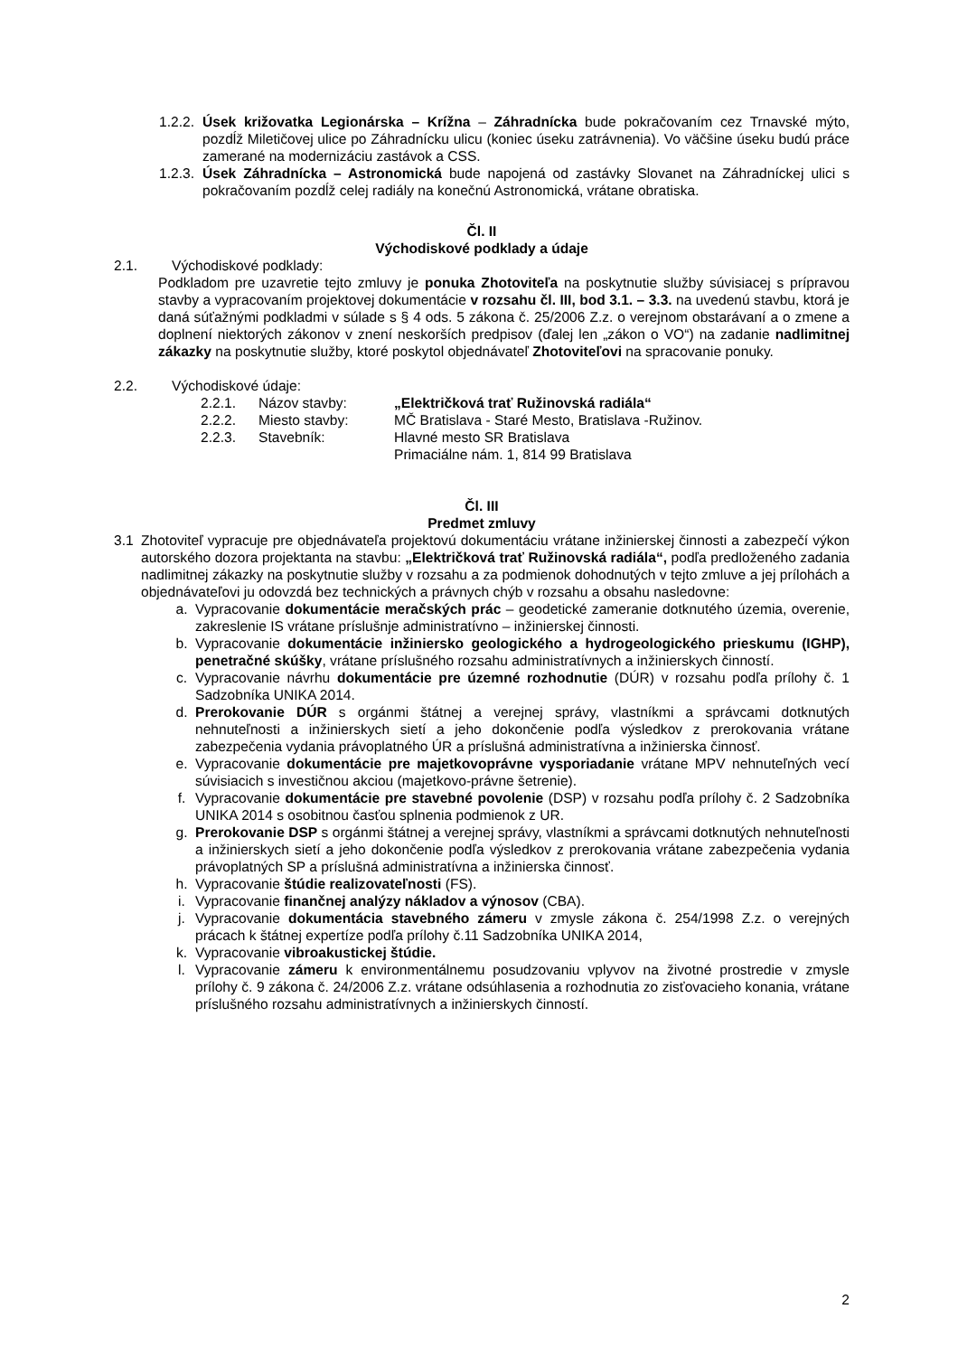1.2.2. Úsek križovatka Legionárska – Krížna – Záhradnícka bude pokračovaním cez Trnavské mýto, pozdĺž Miletičovej ulice po Záhradnícku ulicu (koniec úseku zatrávnenia). Vo väčšine úseku budú práce zamerané na modernizáciu zastávok a CSS.
1.2.3. Úsek Záhradnícka – Astronomická bude napojená od zastávky Slovanet na Záhradníckej ulici s pokračovaním pozdĺž celej radiály na konečnú Astronomická, vrátane obratiska.
Čl. II
Východiskové podklady a údaje
2.1. Východiskové podklady:
Podkladom pre uzavretie tejto zmluvy je ponuka Zhotoviteľa na poskytnutie služby súvisiacej s prípravou stavby a vypracovaním projektovej dokumentácie v rozsahu čl. III, bod 3.1. – 3.3. na uvedenú stavbu, ktorá je daná súťažnými podkladmi v súlade s § 4 ods. 5 zákona č. 25/2006 Z.z. o verejnom obstarávaní a o zmene a doplnení niektorých zákonov v znení neskorších predpisov (ďalej len „zákon o VO“) na zadanie nadlimitnej zákazky na poskytnutie služby, ktoré poskytol objednávateľ Zhotoviteľovi na spracovanie ponuky.
2.2. Východiskové údaje:
2.2.1. Názov stavby: „Električková trať Ružinovská radiála“
2.2.2. Miesto stavby: MČ Bratislava - Staré Mesto, Bratislava -Ružinov.
2.2.3. Stavebník: Hlavné mesto SR Bratislava
Primaciálne nám. 1, 814 99 Bratislava
Čl. III
Predmet zmluvy
3.1 Zhotoviteľ vypracuje pre objednávateľa projektovú dokumentáciu vrátane inžinierskej činnosti a zabezpečí výkon autorského dozora projektanta na stavbu: „Električková trať Ružinovská radiála“, podľa predloženého zadania nadlimitnej zákazky na poskytnutie služby v rozsahu a za podmienok dohodnutých v tejto zmluve a jej prílohách a objednávateľovi ju odovzdá bez technických a právnych chýb v rozsahu a obsahu nasledovne:
a. Vypracovanie dokumentácie meračských prác – geodetické zameranie dotknutého územia, overenie, zakreslenie IS vrátane príslušnje administratívno – inžinierskej činnosti.
b. Vypracovanie dokumentácie inžiniersko geologického a hydrogeologického prieskumu (IGHP), penetračné skúšky, vrátane príslušného rozsahu administratívnych a inžinierskych činností.
c. Vypracovanie návrhu dokumentácie pre územné rozhodnutie (DÚR) v rozsahu podľa prílohy č. 1 Sadzobníka UNIKA 2014.
d. Prerokovanie DÚR s orgánmi štátnej a verejnej správy, vlastníkmi a správcami dotknutých nehnuteľnosti a inžinierskych sietí a jeho dokončenie podľa výsledkov z prerokovania vrátane zabezpečenia vydania právoplatného ÚR a príslušná administratívna a inžinierska činnosť.
e. Vypracovanie dokumentácie pre majetkovoprávne vysporiadanie vrátane MPV nehnuteľných vecí súvisiacich s investičnou akciou (majetkovo-právne šetrenie).
f. Vypracovanie dokumentácie pre stavebné povolenie (DSP) v rozsahu podľa prílohy č. 2 Sadzobníka UNIKA 2014 s osobitnou časťou splnenia podmienok z UR.
g. Prerokovanie DSP s orgánmi štátnej a verejnej správy, vlastníkmi a správcami dotknutých nehnuteľnosti a inžinierskych sietí a jeho dokončenie podľa výsledkov z prerokovania vrátane zabezpečenia vydania právoplatných SP a príslušná administratívna a inžinierska činnosť.
h. Vypracovanie štúdie realizovateľnosti (FS).
i. Vypracovanie finančnej analýzy nákladov a výnosov (CBA).
j. Vypracovanie dokumentácia stavebného zámeru v zmysle zákona č. 254/1998 Z.z. o verejných prácach k štátnej expertíze podľa prílohy č.11 Sadzobníka UNIKA 2014,
k. Vypracovanie vibroakustickej štúdie.
l. Vypracovanie zámeru k environmentálnemu posudzovaniu vplyvov na životné prostredie v zmysle prílohy č. 9 zákona č. 24/2006 Z.z. vrátane odsúhlasenia a rozhodnutia zo zisťovacieho konania, vrátane príslušného rozsahu administratívnych a inžinierskych činností.
2